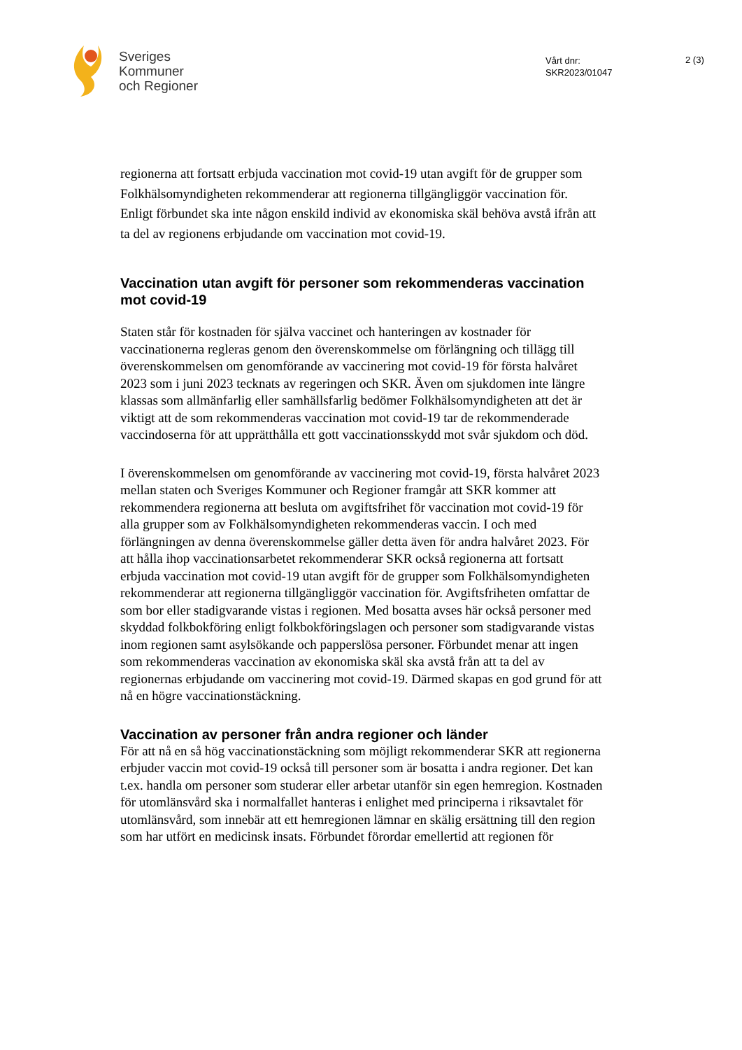Sveriges
Kommuner
och Regioner
Vårt dnr:
SKR2023/01047
2 (3)
regionerna att fortsatt erbjuda vaccination mot covid-19 utan avgift för de grupper som Folkhälsomyndigheten rekommenderar att regionerna tillgängliggör vaccination för. Enligt förbundet ska inte någon enskild individ av ekonomiska skäl behöva avstå ifrån att ta del av regionens erbjudande om vaccination mot covid-19.
Vaccination utan avgift för personer som rekommenderas vaccination mot covid-19
Staten står för kostnaden för själva vaccinet och hanteringen av kostnader för vaccinationerna regleras genom den överenskommelse om förlängning och tillägg till överenskommelsen om genomförande av vaccinering mot covid-19 för första halvåret 2023 som i juni 2023 tecknats av regeringen och SKR. Även om sjukdomen inte längre klassas som allmänfarlig eller samhällsfarlig bedömer Folkhälsomyndigheten att det är viktigt att de som rekommenderas vaccination mot covid-19 tar de rekommenderade vaccindoserna för att upprätthålla ett gott vaccinationsskydd mot svår sjukdom och död.
I överenskommelsen om genomförande av vaccinering mot covid-19, första halvåret 2023 mellan staten och Sveriges Kommuner och Regioner framgår att SKR kommer att rekommendera regionerna att besluta om avgiftsfrihet för vaccination mot covid-19 för alla grupper som av Folkhälsomyndigheten rekommenderas vaccin. I och med förlängningen av denna överenskommelse gäller detta även för andra halvåret 2023. För att hålla ihop vaccinationsarbetet rekommenderar SKR också regionerna att fortsatt erbjuda vaccination mot covid-19 utan avgift för de grupper som Folkhälsomyndigheten rekommenderar att regionerna tillgängliggör vaccination för. Avgiftsfriheten omfattar de som bor eller stadigvarande vistas i regionen. Med bosatta avses här också personer med skyddad folkbokföring enligt folkbokföringslagen och personer som stadigvarande vistas inom regionen samt asylsökande och papperslösa personer. Förbundet menar att ingen som rekommenderas vaccination av ekonomiska skäl ska avstå från att ta del av regionernas erbjudande om vaccinering mot covid-19. Därmed skapas en god grund för att nå en högre vaccinationstäckning.
Vaccination av personer från andra regioner och länder
För att nå en så hög vaccinationstäckning som möjligt rekommenderar SKR att regionerna erbjuder vaccin mot covid-19 också till personer som är bosatta i andra regioner. Det kan t.ex. handla om personer som studerar eller arbetar utanför sin egen hemregion. Kostnaden för utomlänsvård ska i normalfallet hanteras i enlighet med principerna i riksavtalet för utomlänsvård, som innebär att ett hemregionen lämnar en skälig ersättning till den region som har utfört en medicinsk insats. Förbundet förordar emellertid att regionen för